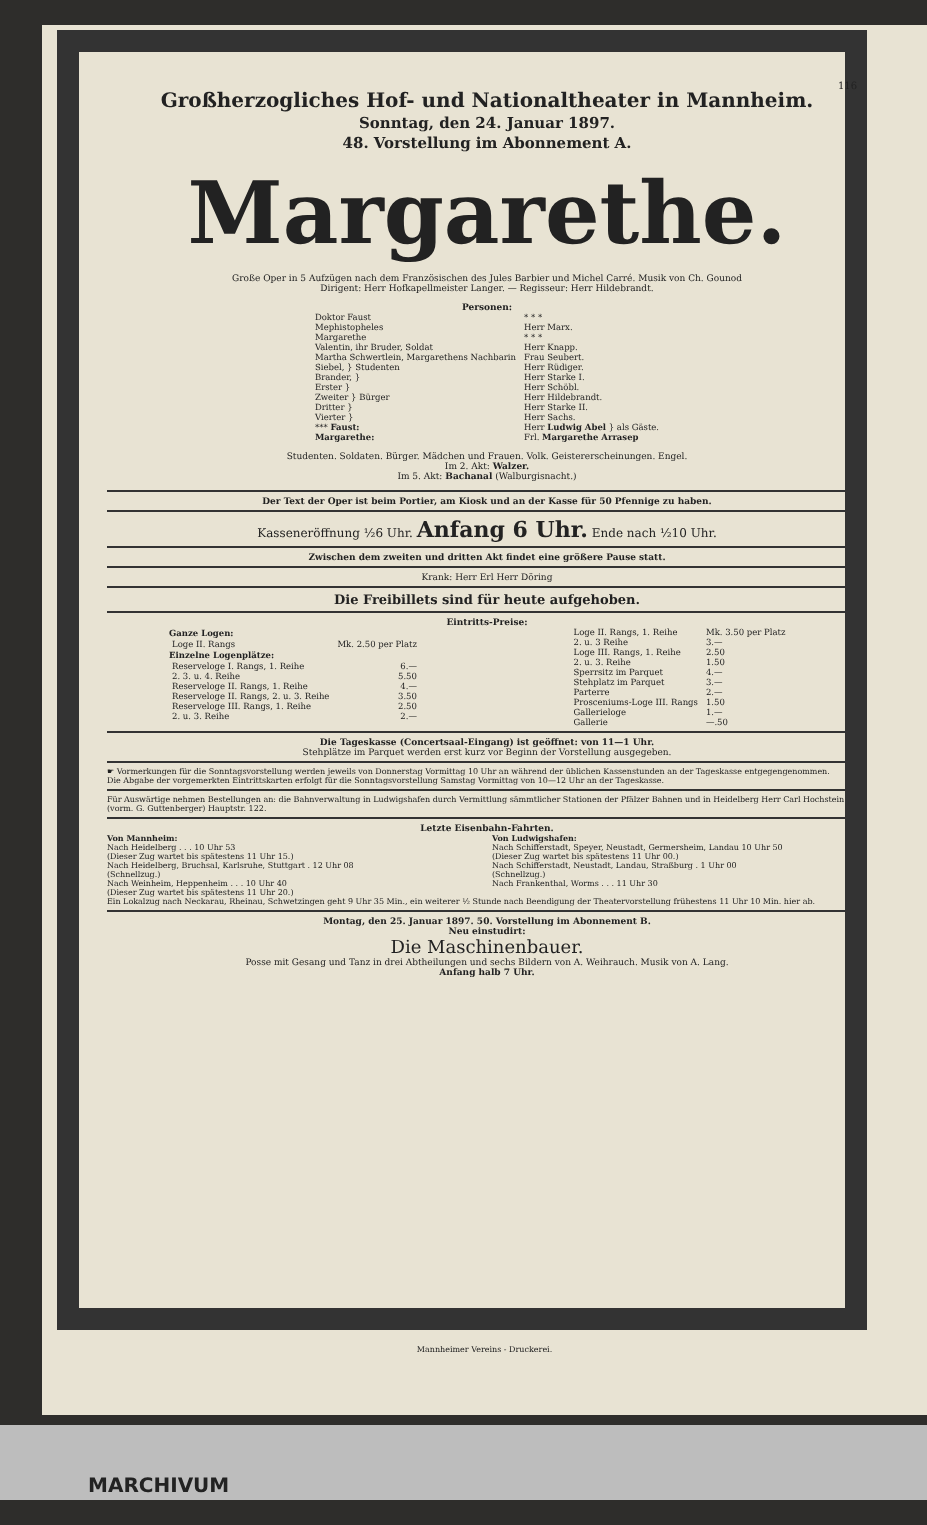116
Großherzogliches Hof- und Nationaltheater in Mannheim.
Sonntag, den 24. Januar 1897.
48. Vorstellung im Abonnement A.
Margarethe.
Große Oper in 5 Aufzügen nach dem Französischen des Jules Barbier und Michel Carré. Musik von Ch. Gounod
Dirigent: Herr Hofkapellmeister Langer. — Regisseur: Herr Hildebrandt.
Personen:
| Doktor Faust | * * * |
| Mephistopheles | Herr Marx. |
| Margarethe | * * * |
| Valentin, ihr Bruder, Soldat | Herr Knapp. |
| Martha Schwertlein, Margarethens Nachbarin | Frau Seubert. |
| Siebel, } Studenten | Herr Rüdiger. |
| Brander, } | Herr Starke I. |
| Erster } | Herr Schöbl. |
| Zweiter } Bürger | Herr Hildebrandt. |
| Dritter } | Herr Starke II. |
| Vierter } | Herr Sachs. |
| *** Faust: | Herr Ludwig Abel } als Gäste. |
| Margarethe: | Frl. Margarethe Arrasep |
Studenten. Soldaten. Bürger. Mädchen und Frauen. Volk. Geistererscheinungen. Engel.
Im 2. Akt: Walzer.
Im 5. Akt: Bachanal (Walburgisnacht.)
Der Text der Oper ist beim Portier, am Kiosk und an der Kasse für 50 Pfennige zu haben.
Kasseneröffnung ½6 Uhr. Anfang 6 Uhr. Ende nach ½10 Uhr.
Zwischen dem zweiten und dritten Akt findet eine größere Pause statt.
Krank: Herr Erl Herr Döring
Die Freibillets sind für heute aufgehoben.
Eintritts-Preise:
| Ganze Logen: | |
| --- | --- |
| Loge II. Rangs | Mk. 2.50 per Platz |
| Einzelne Logenplätze: | |
| Reserveloge I. Rangs, 1. Reihe | 6.— |
| 2. 3. u. 4. Reihe | 5.50 |
| Reserveloge II. Rangs, 1. Reihe | 4.— |
| Reserveloge II. Rangs, 2. u. 3. Reihe | 3.50 |
| Reserveloge III. Rangs, 1. Reihe | 2.50 |
| 2. u. 3. Reihe | 2.— |
| Loge II. Rangs, 1. Reihe | Mk. 3.50 per Platz |
| 2. u. 3 Reihe | 3.— |
| Loge III. Rangs, 1. Reihe | 2.50 |
| 2. u. 3. Reihe | 1.50 |
| Sperrsitz im Parquet | 4.— |
| Stehplatz im Parquet | 3.— |
| Parterre | 2.— |
| Prosceniums-Loge III. Rangs | 1.50 |
| Gallerieloge | 1.— |
| Gallerie | —.50 |
Die Tageskasse (Concertsaal-Eingang) ist geöffnet: von 11—1 Uhr.
Stehplätze im Parquet werden erst kurz vor Beginn der Vorstellung ausgegeben.
☛ Vormerkungen für die Sonntagsvorstellung werden jeweils von Donnerstag Vormittag 10 Uhr an während der üblichen Kassenstunden an der Tageskasse entgegengenommen.
Die Abgabe der vorgemerkten Eintrittskarten erfolgt für die Sonntagsvorstellung Samstag Vormittag von 10—12 Uhr an der Tageskasse.
Für Auswärtige nehmen Bestellungen an: die Bahnverwaltung in Ludwigshafen durch Vermittlung sämmtlicher Stationen der Pfälzer Bahnen und in Heidelberg Herr Carl Hochstein (vorm. G. Guttenberger) Hauptstr. 122.
Letzte Eisenbahn-Fahrten.
Von Mannheim:
Nach Heidelberg . . . 10 Uhr 53
(Dieser Zug wartet bis spätestens 11 Uhr 15.)
Nach Heidelberg, Bruchsal, Karlsruhe, Stuttgart . 12 Uhr 08
(Schnellzug.)
Nach Weinheim, Heppenheim . . . 10 Uhr 40
(Dieser Zug wartet bis spätestens 11 Uhr 20.)
Von Ludwigshafen:
Nach Schifferstadt, Speyer, Neustadt, Germersheim, Landau 10 Uhr 50
(Dieser Zug wartet bis spätestens 11 Uhr 00.)
Nach Schifferstadt, Neustadt, Landau, Straßburg . 1 Uhr 00
(Schnellzug.)
Nach Frankenthal, Worms . . . 11 Uhr 30
Ein Lokalzug nach Neckarau, Rheinau, Schwetzingen geht 9 Uhr 35 Min., ein weiterer ½ Stunde nach Beendigung der Theatervorstellung frühestens 11 Uhr 10 Min. hier ab.
Montag, den 25. Januar 1897. 50. Vorstellung im Abonnement B.
Neu einstudirt:
Die Maschinenbauer.
Posse mit Gesang und Tanz in drei Abtheilungen und sechs Bildern von A. Weihrauch. Musik von A. Lang.
Anfang halb 7 Uhr.
Mannheimer Vereins - Druckerei.
MARCHIVUM